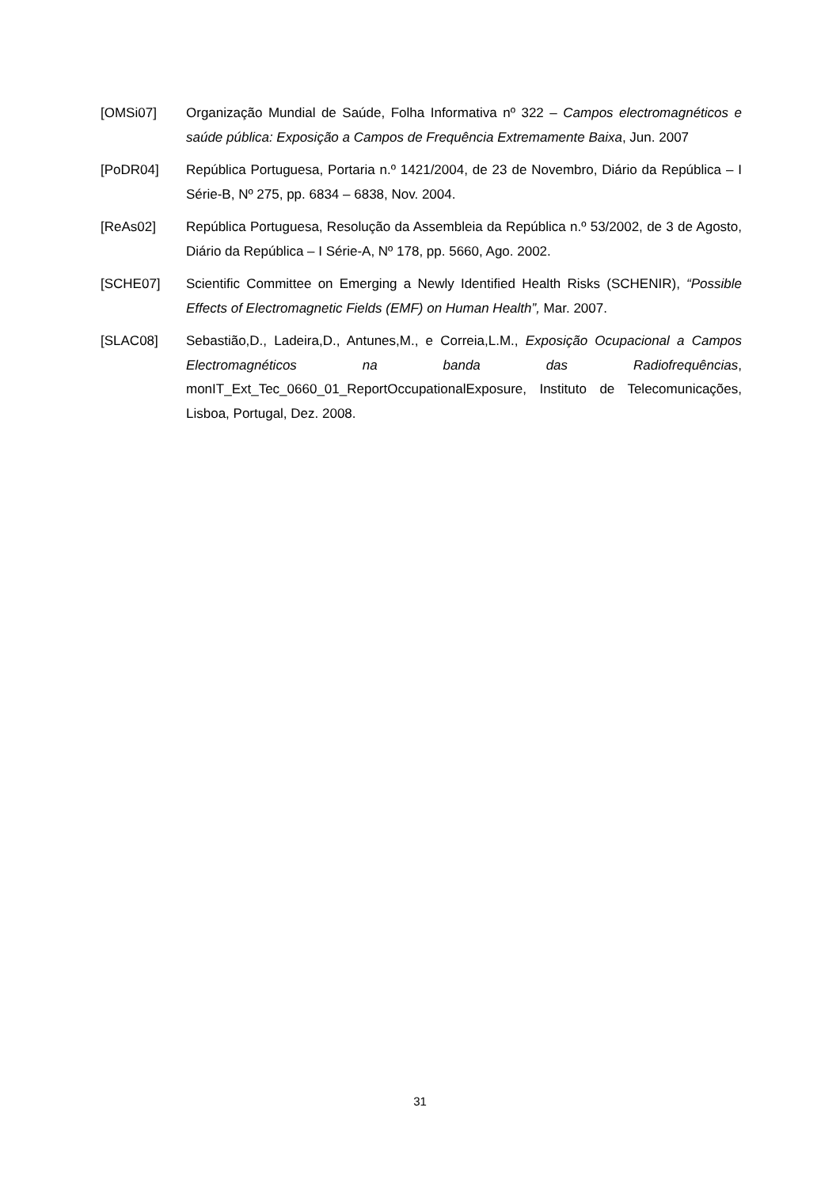[OMSi07] Organização Mundial de Saúde, Folha Informativa nº 322 – Campos electromagnéticos e saúde pública: Exposição a Campos de Frequência Extremamente Baixa, Jun. 2007
[PoDR04] República Portuguesa, Portaria n.º 1421/2004, de 23 de Novembro, Diário da República – I Série-B, Nº 275, pp. 6834 – 6838, Nov. 2004.
[ReAs02] República Portuguesa, Resolução da Assembleia da República n.º 53/2002, de 3 de Agosto, Diário da República – I Série-A, Nº 178, pp. 5660, Ago. 2002.
[SCHE07] Scientific Committee on Emerging a Newly Identified Health Risks (SCHENIR), “Possible Effects of Electromagnetic Fields (EMF) on Human Health”, Mar. 2007.
[SLAC08] Sebastião,D., Ladeira,D., Antunes,M., e Correia,L.M., Exposição Ocupacional a Campos Electromagnéticos na banda das Radiofrequências, monIT_Ext_Tec_0660_01_ReportOccupationalExposure, Instituto de Telecomunicações, Lisboa, Portugal, Dez. 2008.
31